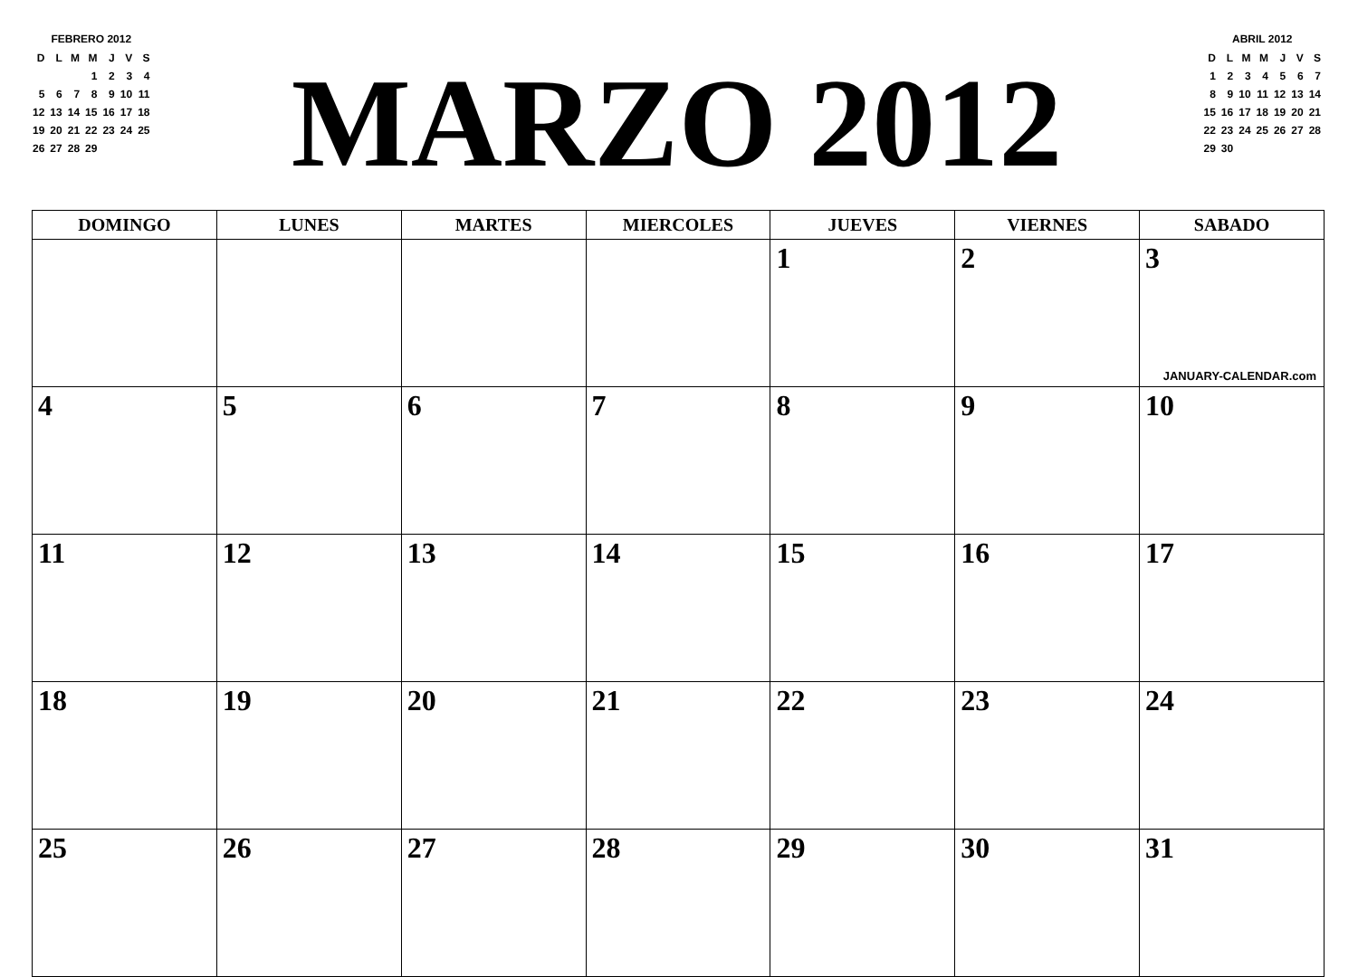FEBRERO 2012
| D | L | M | M | J | V | S |
| | | | 1 | 2 | 3 | 4 |
| 5 | 6 | 7 | 8 | 9 | 10 | 11 |
| 12 | 13 | 14 | 15 | 16 | 17 | 18 |
| 19 | 20 | 21 | 22 | 23 | 24 | 25 |
| 26 | 27 | 28 | 29 | | | |
MARZO 2012
ABRIL 2012
| D | L | M | M | J | V | S |
| 1 | 2 | 3 | 4 | 5 | 6 | 7 |
| 8 | 9 | 10 | 11 | 12 | 13 | 14 |
| 15 | 16 | 17 | 18 | 19 | 20 | 21 |
| 22 | 23 | 24 | 25 | 26 | 27 | 28 |
| 29 | 30 | | | | | |
| DOMINGO | LUNES | MARTES | MIERCOLES | JUEVES | VIERNES | SABADO |
| --- | --- | --- | --- | --- | --- | --- |
| | | | | 1 | 2 | 3 JANUARY-CALENDAR.com |
| 4 | 5 | 6 | 7 | 8 | 9 | 10 |
| 11 | 12 | 13 | 14 | 15 | 16 | 17 |
| 18 | 19 | 20 | 21 | 22 | 23 | 24 |
| 25 | 26 | 27 | 28 | 29 | 30 | 31 |